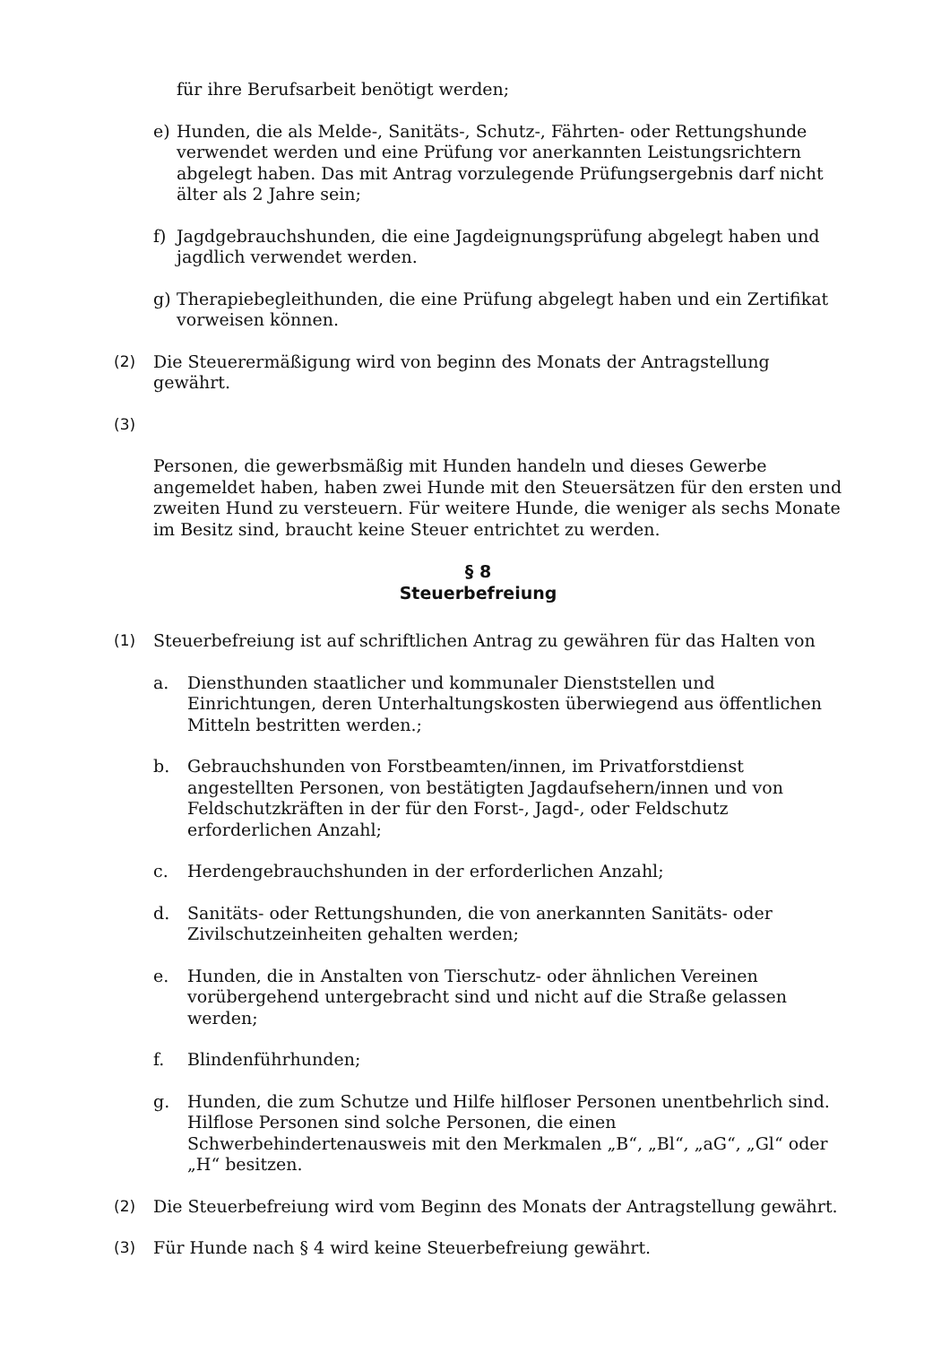für ihre Berufsarbeit benötigt werden;
e) Hunden, die als Melde-, Sanitäts-, Schutz-, Fährten- oder Rettungshunde verwendet werden und eine Prüfung vor anerkannten Leistungsrichtern abgelegt haben. Das mit Antrag vorzulegende Prüfungsergebnis darf nicht älter als 2 Jahre sein;
f) Jagdgebrauchshunden, die eine Jagdeignungsprüfung abgelegt haben und jagdlich verwendet werden.
g) Therapiebegleithunden, die eine Prüfung abgelegt haben und ein Zertifikat vorweisen können.
(2) Die Steuerermäßigung wird von beginn des Monats der Antragstellung gewährt.
(3)
Personen, die gewerbsmäßig mit Hunden handeln und dieses Gewerbe angemeldet haben, haben zwei Hunde mit den Steuersätzen für den ersten und zweiten Hund zu versteuern. Für weitere Hunde, die weniger als sechs Monate im Besitz sind, braucht keine Steuer entrichtet zu werden.
§ 8
Steuerbefreiung
(1) Steuerbefreiung ist auf schriftlichen Antrag zu gewähren für das Halten von
a. Diensthunden staatlicher und kommunaler Dienststellen und Einrichtungen, deren Unterhaltungskosten überwiegend aus öffentlichen Mitteln bestritten werden.;
b. Gebrauchshunden von Forstbeamten/innen, im Privatforstdienst angestellten Personen, von bestätigten Jagdaufsehern/innen und von Feldschutzkräften in der für den Forst-, Jagd-, oder Feldschutz erforderlichen Anzahl;
c. Herdengebrauchshunden in der erforderlichen Anzahl;
d. Sanitäts- oder Rettungshunden, die von anerkannten Sanitäts- oder Zivilschutzeinheiten gehalten werden;
e. Hunden, die in Anstalten von Tierschutz- oder ähnlichen Vereinen vorübergehend untergebracht sind und nicht auf die Straße gelassen werden;
f. Blindenführhunden;
g. Hunden, die zum Schutze und Hilfe hilfloser Personen unentbehrlich sind. Hilflose Personen sind solche Personen, die einen Schwerbehindertenausweis mit den Merkmalen „B“, „Bl“, „aG“, „Gl“ oder „H“ besitzen.
(2) Die Steuerbefreiung wird vom Beginn des Monats der Antragstellung gewährt.
(3) Für Hunde nach § 4 wird keine Steuerbefreiung gewährt.